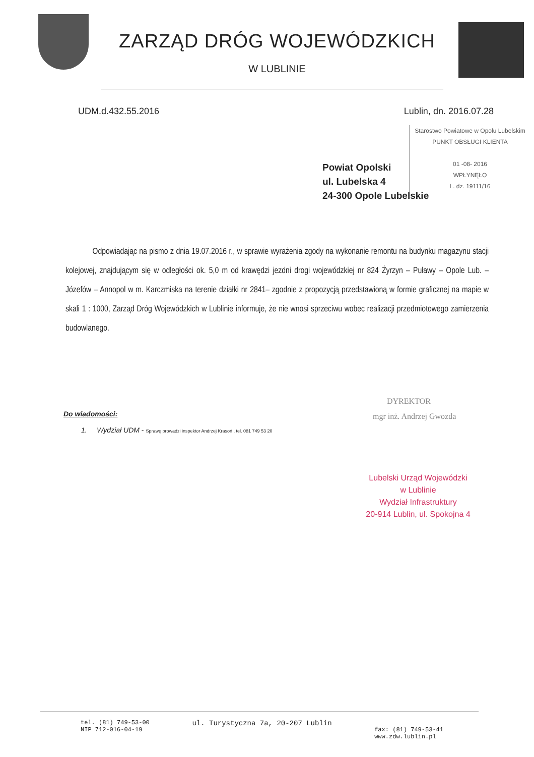ZARZĄD DRÓG WOJEWÓDZKICH
W LUBLINIE
UDM.d.432.55.2016 Lublin, dn. 2016.07.28
Starostwo Powiatowe w Opolu Lubelskim
PUNKT OBSŁUGI KLIENTA
01 -08- 2016
WPŁYNĘŁO
L. dz. 19111/16
Powiat Opolski
ul. Lubelska 4
24-300 Opole Lubelskie
Odpowiadając na pismo z dnia 19.07.2016 r., w sprawie wyrażenia zgody na wykonanie remontu na budynku magazynu stacji kolejowej, znajdującym się w odległości ok. 5,0 m od krawędzi jezdni drogi wojewódzkiej nr 824 Żyrzyn – Puławy – Opole Lub. – Józefów – Annopol w m. Karczmiska na terenie działki nr 2841– zgodnie z propozycją przedstawioną w formie graficznej na mapie w skali 1 : 1000, Zarząd Dróg Wojewódzkich w Lublinie informuje, że nie wnosi sprzeciwu wobec realizacji przedmiotowego zamierzenia budowlanego.
DYREKTOR
mgr inż. Andrzej Gwozda
Do wiadomości:
1. Wydział UDM - Sprawę prowadzi inspektor Andrzej Krasoń , tel. 081 749 53 20
Lubelski Urząd Wojewódzki
w Lublinie
Wydział Infrastruktury
20-914 Lublin, ul. Spokojna 4
tel. (81) 749-53-00
NIP 712-016-04-19 ul. Turystyczna 7a, 20-207 Lublin
fax: (81) 749-53-41
www.zdw.lublin.pl